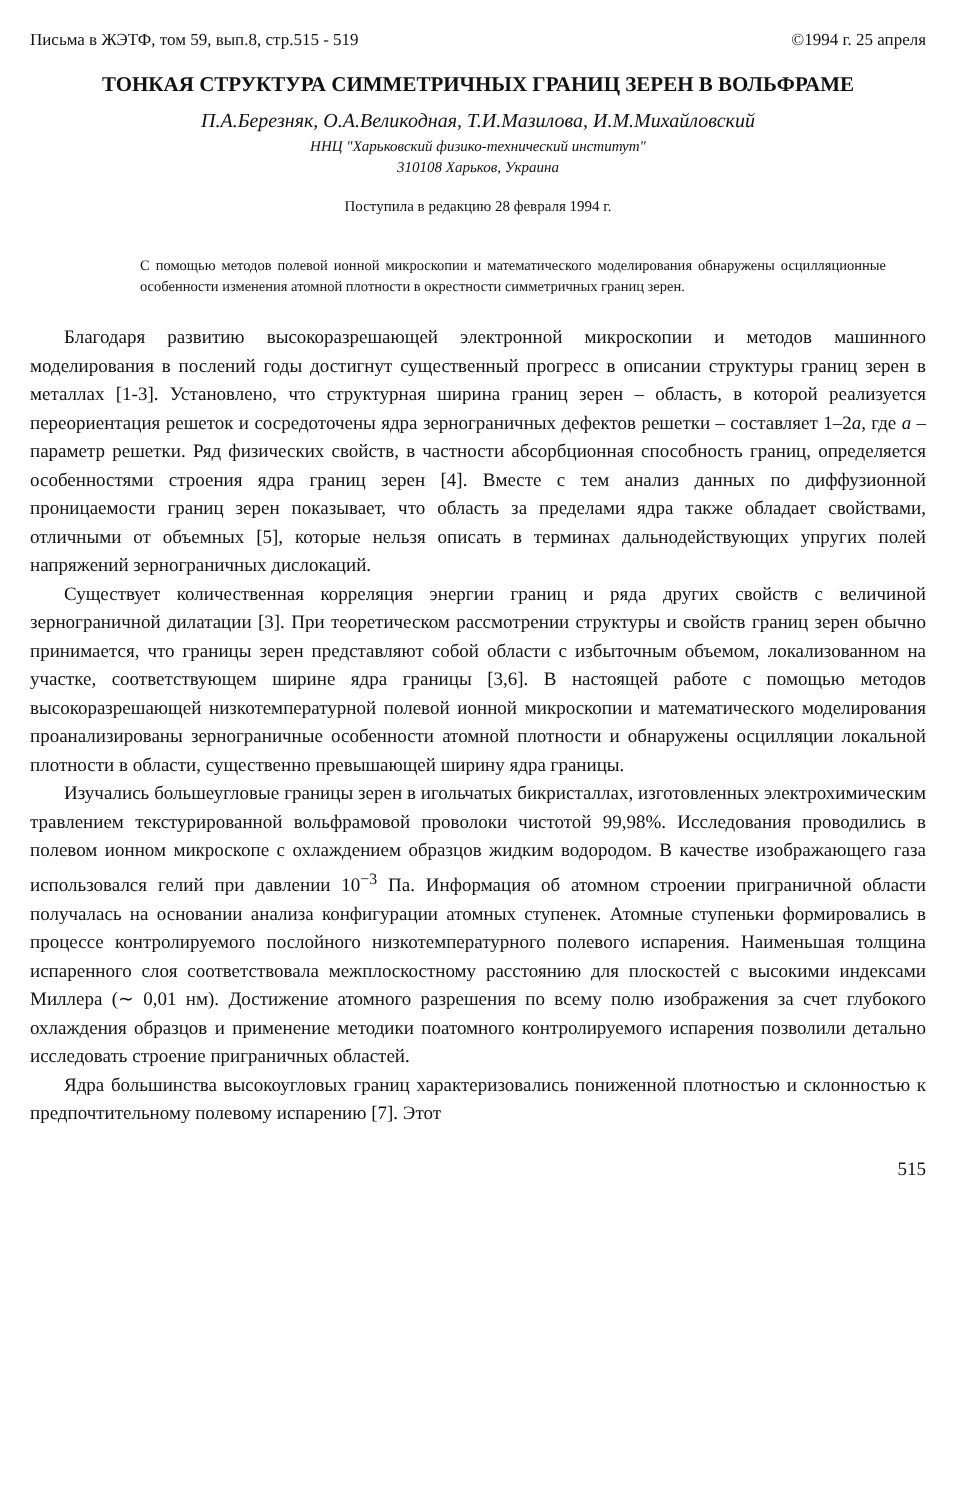Письма в ЖЭТФ, том 59, вып.8, стр.515 - 519 ©1994 г. 25 апреля
ТОНКАЯ СТРУКТУРА СИММЕТРИЧНЫХ ГРАНИЦ ЗЕРЕН В ВОЛЬФРАМЕ
П.А.Березняк, О.А.Великодная, Т.И.Мазилова, И.М.Михайловский
ННЦ "Харьковский физико-технический институт"
310108 Харьков, Украина
Поступила в редакцию 28 февраля 1994 г.
С помощью методов полевой ионной микроскопии и математического моделирования обнаружены осцилляционные особенности изменения атомной плотности в окрестности симметричных границ зерен.
Благодаря развитию высокоразрешающей электронной микроскопии и методов машинного моделирования в послений годы достигнут существенный прогресс в описании структуры границ зерен в металлах [1-3]. Установлено, что структурная ширина границ зерен – область, в которой реализуется переориентация решеток и сосредоточены ядра зернограничных дефектов решетки – составляет 1–2a, где a – параметр решетки. Ряд физических свойств, в частности абсорбционная способность границ, определяется особенностями строения ядра границ зерен [4]. Вместе с тем анализ данных по диффузионной проницаемости границ зерен показывает, что область за пределами ядра также обладает свойствами, отличными от объемных [5], которые нельзя описать в терминах дальнодействующих упругих полей напряжений зернограничных дислокаций.
Существует количественная корреляция энергии границ и ряда других свойств с величиной зернограничной дилатации [3]. При теоретическом рассмотрении структуры и свойств границ зерен обычно принимается, что границы зерен представляют собой области с избыточным объемом, локализованном на участке, соответствующем ширине ядра границы [3,6]. В настоящей работе с помощью методов высокоразрешающей низкотемпературной полевой ионной микроскопии и математического моделирования проанализированы зернограничные особенности атомной плотности и обнаружены осцилляции локальной плотности в области, существенно превышающей ширину ядра границы.
Изучались большеугловые границы зерен в игольчатых бикристаллах, изготовленных электрохимическим травлением текстурированной вольфрамовой проволоки чистотой 99,98%. Исследования проводились в полевом ионном микроскопе с охлаждением образцов жидким водородом. В качестве изображающего газа использовался гелий при давлении 10<sup>−3</sup> Па. Информация об атомном строении приграничной области получалась на основании анализа конфигурации атомных ступенек. Атомные ступеньки формировались в процессе контролируемого послойного низкотемпературного полевого испарения. Наименьшая толщина испаренного слоя соответствовала межплоскостному расстоянию для плоскостей с высокими индексами Миллера (∼ 0,01 нм). Достижение атомного разрешения по всему полю изображения за счет глубокого охлаждения образцов и применение методики поатомного контролируемого испарения позволили детально исследовать строение приграничных областей.
Ядра большинства высокоугловых границ характеризовались пониженной плотностью и склонностью к предпочтительному полевому испарению [7]. Этот
515